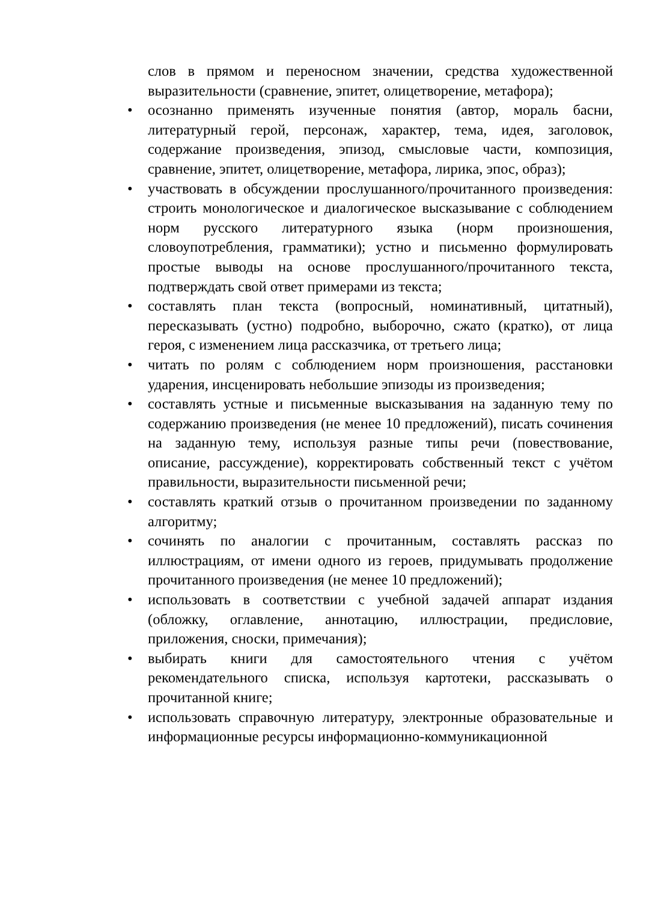слов в прямом и переносном значении, средства художественной выразительности (сравнение, эпитет, олицетворение, метафора);
• осознанно применять изученные понятия (автор, мораль басни, литературный герой, персонаж, характер, тема, идея, заголовок, содержание произведения, эпизод, смысловые части, композиция, сравнение, эпитет, олицетворение, метафора, лирика, эпос, образ);
• участвовать в обсуждении прослушанного/прочитанного произведения: строить монологическое и диалогическое высказывание с соблюдением норм русского литературного языка (норм произношения, словоупотребления, грамматики); устно и письменно формулировать простые выводы на основе прослушанного/прочитанного текста, подтверждать свой ответ примерами из текста;
• составлять план текста (вопросный, номинативный, цитатный), пересказывать (устно) подробно, выборочно, сжато (кратко), от лица героя, с изменением лица рассказчика, от третьего лица;
• читать по ролям с соблюдением норм произношения, расстановки ударения, инсценировать небольшие эпизоды из произведения;
• составлять устные и письменные высказывания на заданную тему по содержанию произведения (не менее 10 предложений), писать сочинения на заданную тему, используя разные типы речи (повествование, описание, рассуждение), корректировать собственный текст с учётом правильности, выразительности письменной речи;
• составлять краткий отзыв о прочитанном произведении по заданному алгоритму;
• сочинять по аналогии с прочитанным, составлять рассказ по иллюстрациям, от имени одного из героев, придумывать продолжение прочитанного произведения (не менее 10 предложений);
• использовать в соответствии с учебной задачей аппарат издания (обложку, оглавление, аннотацию, иллюстрации, предисловие, приложения, сноски, примечания);
• выбирать книги для самостоятельного чтения с учётом рекомендательного списка, используя картотеки, рассказывать о прочитанной книге;
• использовать справочную литературу, электронные образовательные и информационные ресурсы информационно-коммуникационной